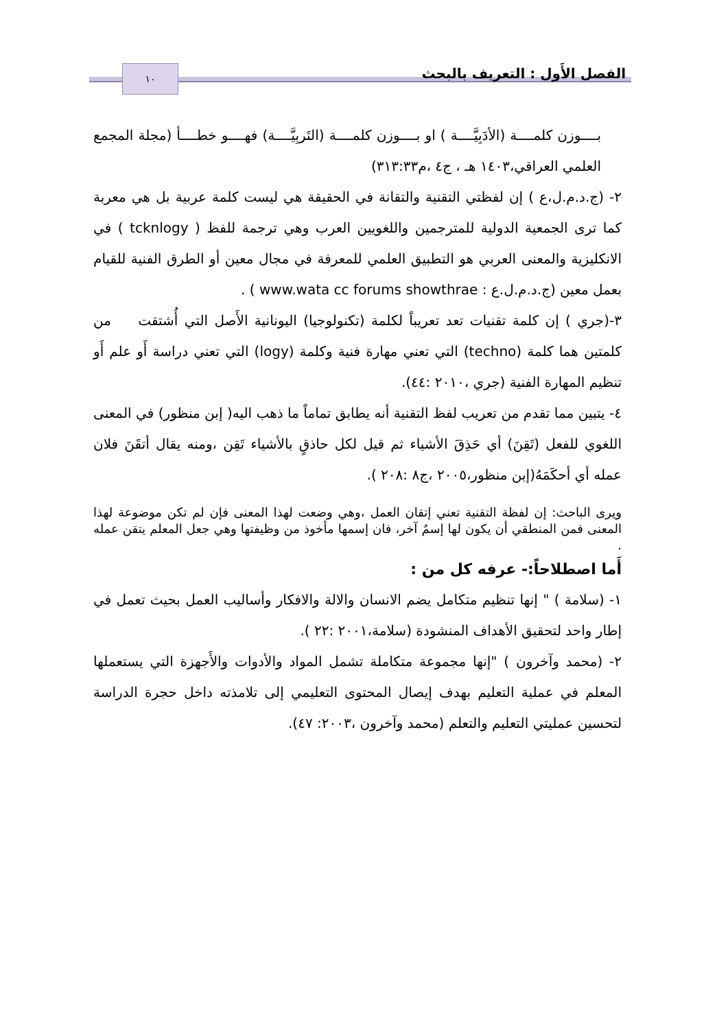الفصل الأَول : التعريف بالبحث ١٠
بــــوزن كلمــــة (الأدَبِيَّــــة ) او بــــوزن كلمــــة (التَربِيَّــــة) فهــــو خطــــأ (مجلة المجمع العلمي العراقي،١٤٠٣ هـ ، ج٤ ،م٣١٣:٣٣)
٢- (ج.د.م.ل،ع ) إن لفظتي التقنية والتقانة في الحقيقة هي ليست كلمة عربية بل هي معربة كما ترى الجمعية الدولية للمترجمين واللغويين العرب وهي ترجمة للفظ ( tcknlogy ) في الانكليزية والمعنى العربي هو التطبيق العلمي للمعرفة في مجال معين أو الطرق الفنية للقيام بعمل معين (ج.د.م.ل.ع : www.wata cc forums showthrae ) .
٣-(جري ) إن كلمة تقنيات تعد تعريباً لكلمة (تكنولوجيا) اليونانية الأَصل التي أُشتقت من كلمتين هما كلمة (techno) التي تعني مهارة فنية وكلمة (logy) التي تعني دراسة أَو علم أَو تنظيم المهارة الفنية (جري ،٢٠١٠ :٤٤).
٤- يتبين مما تقدم من تعريب لفظ التقنية أنه يطابق تماماً ما ذهب اليه( إبن منظور) في المعنى اللغوي للفعل (تَقِنَ) أي حَذِقَ الأشياء ثم قيل لكل حاذقٍ بالأشياء تَقِن ،ومنه يقال أتقَنَ فلان عمله أي أحكَمَهُ(إبن منظور،٢٠٠٥ ،ج٨ :٢٠٨ ).
ويرى الباحث: إن لفظة التقنية تعني إتقان العمل ،وهي وضعت لهذا المعنى فإن لم تكن موضوعة لهذا المعنى فمن المنطقي أن يكون لها إسمٌ آخر، فان إسمها مأخوذ من وظيفتها وهي جعل المعلم يتقن عمله .
أَما اصطلاحاً:- عرفه كل من :
١- (سلامة ) " إنها تنظيم متكامل يضم الانسان والالة والافكار وأساليب العمل بحيث تعمل في إطار واحد لتحقيق الأهداف المنشودة (سلامة،٢٠٠١ :٢٢ ).
٢- (محمد وآخرون ) "إنها مجموعة متكاملة تشمل المواد والأدوات والأَجهزة التي يستعملها المعلم في عملية التعليم بهدف إيصال المحتوى التعليمي إلى تلامذته داخل حجرة الدراسة لتحسين عمليتي التعليم والتعلم (محمد وآخرون ،٢٠٠٣: ٤٧).